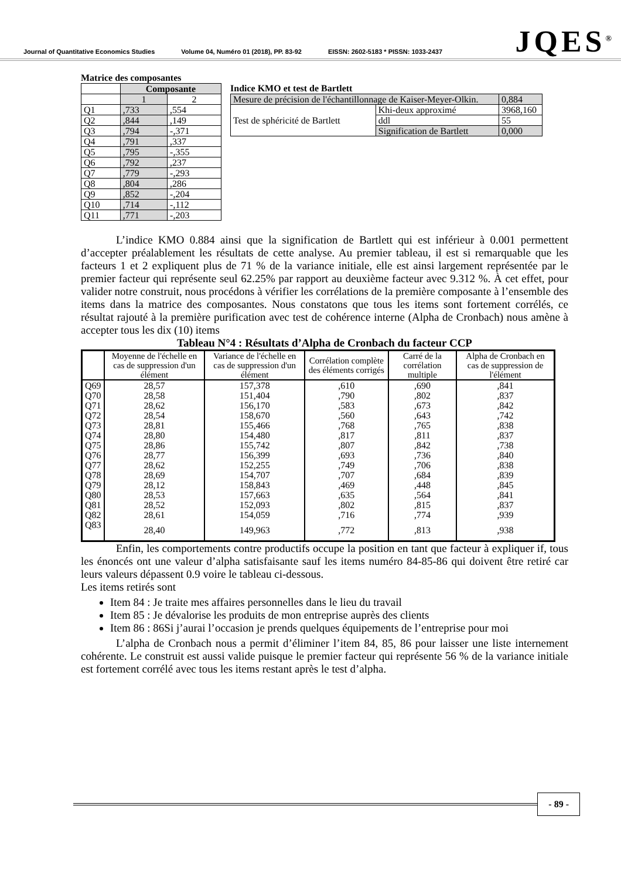Journal of Quantitative Economics Studies Volume 04, Numéro 01 (2018), PP. 83-92 EISSN: 2602-5183 * PISSN: 1033-2437
JQES<sup>®</sup>
Matrice des composantes
| | Composante | |
| | 1 | 2 |
| Q1 | ,733 | ,554 |
| Q2 | ,844 | ,149 |
| Q3 | ,794 | -,371 |
| Q4 | ,791 | ,337 |
| Q5 | ,795 | -,355 |
| Q6 | ,792 | ,237 |
| Q7 | ,779 | -,293 |
| Q8 | ,804 | ,286 |
| Q9 | ,852 | -,204 |
| Q10 | ,714 | -,112 |
| Q11 | ,771 | -,203 |
Indice KMO et test de Bartlett
| Mesure de précision de l'échantillonnage de Kaiser-Meyer-Olkin. | | 0,884 |
| Test de sphéricité de Bartlett | Khi-deux approximé | 3968,160 |
| | ddl | 55 |
| | Signification de Bartlett | 0,000 |
L’indice KMO 0.884 ainsi que la signification de Bartlett qui est inférieur à 0.001 permettent d’accepter préalablement les résultats de cette analyse. Au premier tableau, il est si remarquable que les facteurs 1 et 2 expliquent plus de 71 % de la variance initiale, elle est ainsi largement représentée par le premier facteur qui représente seul 62.25% par rapport au deuxième facteur avec 9.312 %. À cet effet, pour valider notre construit, nous procédons à vérifier les corrélations de la première composante à l’ensemble des items dans la matrice des composantes. Nous constatons que tous les items sont fortement corrélés, ce résultat rajouté à la première purification avec test de cohérence interne (Alpha de Cronbach) nous amène à accepter tous les dix (10) items
Tableau N°4 : Résultats d’Alpha de Cronbach du facteur CCP
| | Moyenne de l'échelle en cas de suppression d'un élément | Variance de l'échelle en cas de suppression d'un élément | Corrélation complète des éléments corrigés | Carré de la corrélation multiple | Alpha de Cronbach en cas de suppression de l'élément |
| --- | --- | --- | --- | --- | --- |
| Q69 | 28,57 | 157,378 | ,610 | ,690 | ,841 |
| Q70 | 28,58 | 151,404 | ,790 | ,802 | ,837 |
| Q71 | 28,62 | 156,170 | ,583 | ,673 | ,842 |
| Q72 | 28,54 | 158,670 | ,560 | ,643 | ,742 |
| Q73 | 28,81 | 155,466 | ,768 | ,765 | ,838 |
| Q74 | 28,80 | 154,480 | ,817 | ,811 | ,837 |
| Q75 | 28,86 | 155,742 | ,807 | ,842 | ,738 |
| Q76 | 28,77 | 156,399 | ,693 | ,736 | ,840 |
| Q77 | 28,62 | 152,255 | ,749 | ,706 | ,838 |
| Q78 | 28,69 | 154,707 | ,707 | ,684 | ,839 |
| Q79 | 28,12 | 158,843 | ,469 | ,448 | ,845 |
| Q80 | 28,53 | 157,663 | ,635 | ,564 | ,841 |
| Q81 | 28,52 | 152,093 | ,802 | ,815 | ,837 |
| Q82 | 28,61 | 154,059 | ,716 | ,774 | ,939 |
| Q83 | 28,40 | 149,963 | ,772 | ,813 | ,938 |
Enfin, les comportements contre productifs occupe la position en tant que facteur à expliquer if, tous les énoncés ont une valeur d’alpha satisfaisante sauf les items numéro 84-85-86 qui doivent être retiré car leurs valeurs dépassent 0.9 voire le tableau ci-dessous.
Les items retirés sont
Item 84 : Je traite mes affaires personnelles dans le lieu du travail
Item 85 : Je dévalorise les produits de mon entreprise auprès des clients
Item 86 : 86Si j’aurai l’occasion je prends quelques équipements de l’entreprise pour moi
L’alpha de Cronbach nous a permit d’éliminer l’item 84, 85, 86 pour laisser une liste internement cohérente. Le construit est aussi valide puisque le premier facteur qui représente 56 % de la variance initiale est fortement corrélé avec tous les items restant après le test d’alpha.
- 89 -